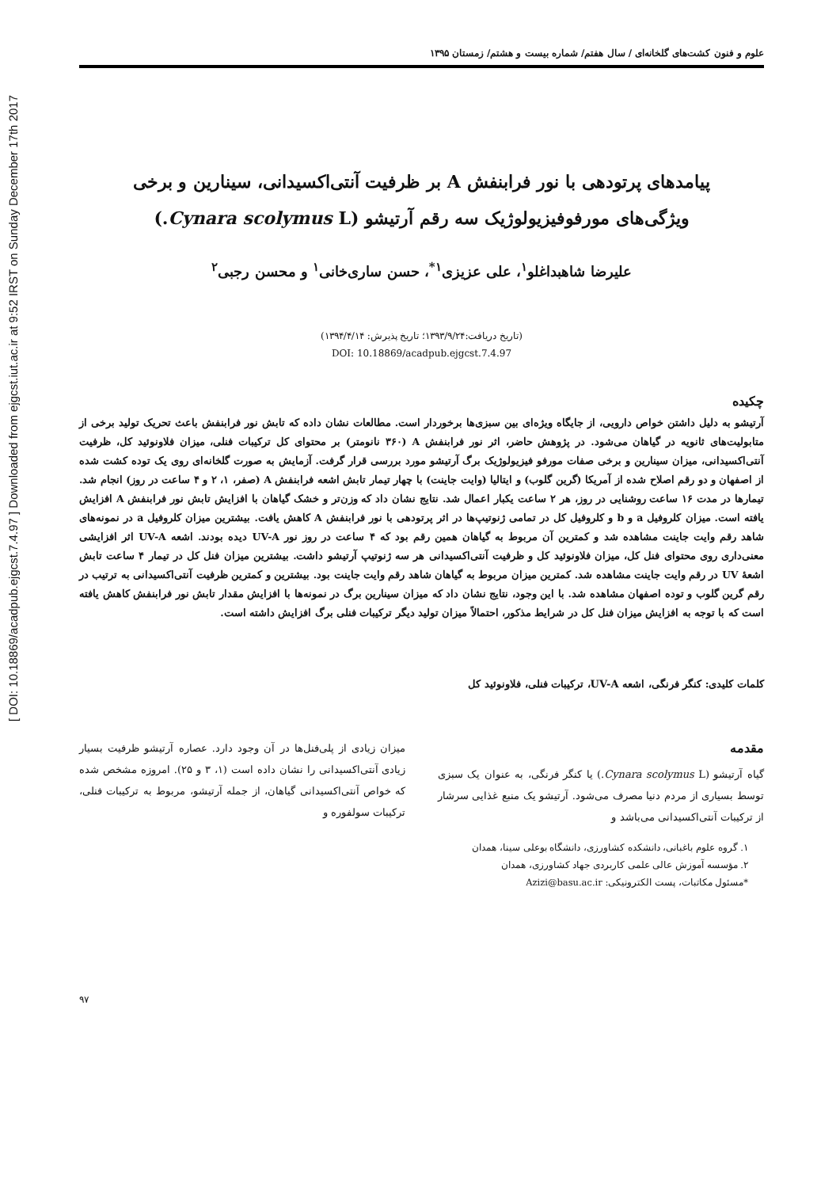[ DOI: 10.18869/acadpub.ejgcst.7.4.97 ] Downloaded from ejgcst.iut.ac.ir at 9:52 IRST on Sunday December 17th 2017
علوم و فنون کشت‌های گلخانه‌ای / سال هفتم/ شماره بیست و هشتم/ زمستان ۱۳۹۵
پیامدهای پرتودهی با نور فرابنفش A بر ظرفیت آنتی‌اکسیدانی، سینارین و برخی
ویژگی‌های مورفوفیزیولوژیک سه رقم آرتیشو (Cynara scolymus L.)
علیرضا شاهبداغلو<sup>۱</sup>، علی عزیزی<sup>۱*</sup>، حسن ساری‌خانی<sup>۱</sup> و محسن رجبی<sup>۲</sup>
(تاریخ دریافت:۱۳۹۳/۹/۲۴؛ تاریخ پذیرش: ۱۳۹۴/۴/۱۴)
DOI: 10.18869/acadpub.ejgcst.7.4.97
چکیده
آرتیشو به دلیل داشتن خواص دارویی، از جایگاه ویژه‌ای بین سبزی‌ها برخوردار است. مطالعات نشان داده که تابش نور فرابنفش باعث تحریک تولید برخی از متابولیت‌های ثانویه در گیاهان می‌شود. در پژوهش حاضر، اثر نور فرابنفش A (۳۶۰ نانومتر) بر محتوای کل ترکیبات فنلی، میزان فلاونوئید کل، ظرفیت آنتی‌اکسیدانی، میزان سینارین و برخی صفات مورفو فیزیولوژیک برگ آرتیشو مورد بررسی قرار گرفت. آزمایش به صورت گلخانه‌ای روی یک توده کشت شده از اصفهان و دو رقم اصلاح شده از آمریکا (گرین گلوب) و ایتالیا (وایت جاینت) با چهار تیمار تابش اشعه فرابنفش A (صفر، ۱، ۲ و ۴ ساعت در روز) انجام شد. تیمارها در مدت ۱۶ ساعت روشنایی در روز، هر ۲ ساعت یکبار اعمال شد. نتایج نشان داد که وزن‌تر و خشک گیاهان با افزایش تابش نور فرابنفش A افزایش یافته است. میزان کلروفیل a و b و کلروفیل کل در تمامی ژنوتیپ‌ها در اثر پرتودهی با نور فرابنفش A کاهش یافت. بیشترین میزان کلروفیل a در نمونه‌های شاهد رقم وایت جاینت مشاهده شد و کمترین آن مربوط به گیاهان همین رقم بود که ۴ ساعت در روز نور UV-A دیده بودند. اشعه UV-A اثر افزایشی معنی‌داری روی محتوای فنل کل، میزان فلاونوئید کل و ظرفیت آنتی‌اکسیدانی هر سه ژنوتیپ آرتیشو داشت. بیشترین میزان فنل کل در تیمار ۴ ساعت تابش اشعهٔ UV در رقم وایت جاینت مشاهده شد. کمترین میزان مربوط به گیاهان شاهد رقم وایت جاینت بود. بیشترین و کمترین ظرفیت آنتی‌اکسیدانی به ترتیب در رقم گرین گلوب و توده اصفهان مشاهده شد. با این وجود، نتایج نشان داد که میزان سینارین برگ در نمونه‌ها با افزایش مقدار تابش نور فرابنفش کاهش یافته است که با توجه به افزایش میزان فنل کل در شرایط مذکور، احتمالاً میزان تولید دیگر ترکیبات فنلی برگ افزایش داشته است.
کلمات کلیدی: کنگر فرنگی، اشعه UV-A، ترکیبات فنلی، فلاونوئید کل
مقدمه
گیاه آرتیشو (Cynara scolymus L.) یا کنگر فرنگی، به عنوان یک سبزی توسط بسیاری از مردم دنیا مصرف می‌شود. آرتیشو یک منبع غذایی سرشار از ترکیبات آنتی‌اکسیدانی می‌باشد و
میزان زیادی از پلی‌فنل‌ها در آن وجود دارد. عصاره آرتیشو ظرفیت بسیار زیادی آنتی‌اکسیدانی را نشان داده است (۱، ۳ و ۲۵). امروزه مشخص شده که خواص آنتی‌اکسیدانی گیاهان، از جمله آرتیشو، مربوط به ترکیبات فنلی، ترکیبات سولفوره و
۱. گروه علوم باغبانی، دانشکده کشاورزی، دانشگاه بوعلی سینا، همدان
۲. مؤسسه آموزش عالی علمی کاربردی جهاد کشاورزی، همدان
*مسئول مکاتبات، پست الکترونیکی: Azizi@basu.ac.ir
۹۷